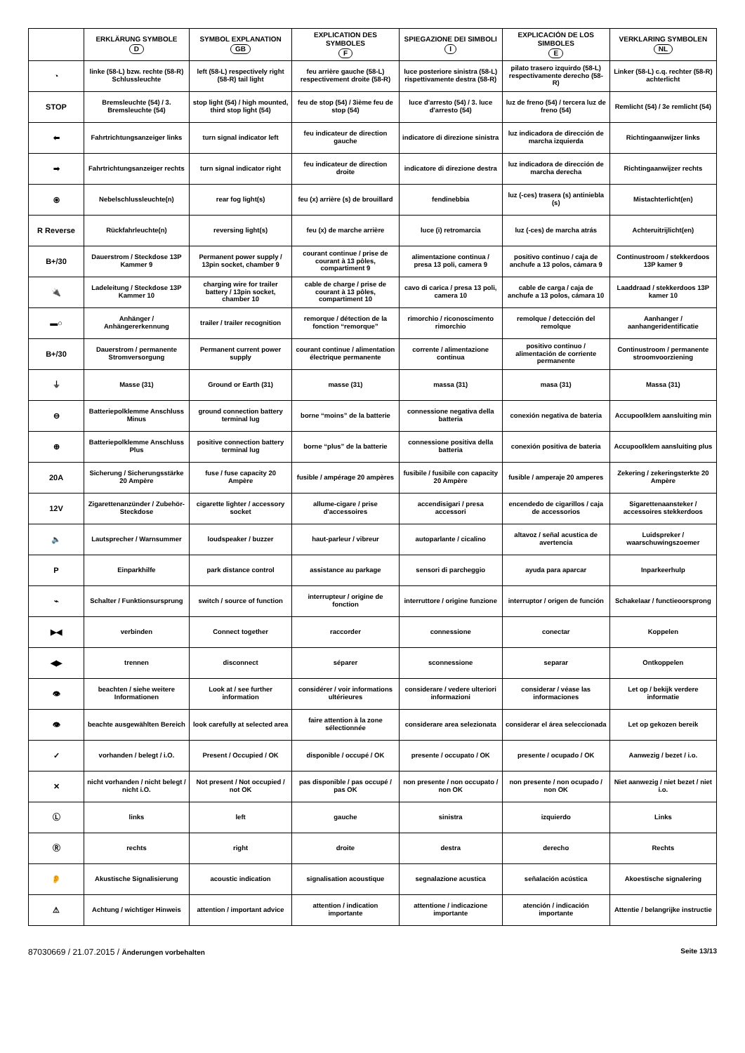| | ERKLÄRUNG SYMBOLE D | SYMBOL EXPLANATION GB | EXPLICATION DES SYMBOLES F | SPIEGAZIONE DEI SIMBOLI I | EXPLICACIÓN DE LOS SIMBOLES E | VERKLARING SYMBOLEN NL |
| --- | --- | --- | --- | --- | --- | --- |
| ◔ | linke (58-L) bzw. rechte (58-R) Schlussleuchte | left (58-L) respectively right (58-R) tail light | feu arrière gauche (58-L) respectivement droite (58-R) | luce posteriore sinistra (58-L) rispettivamente destra (58-R) | pilato trasero izquirdo (58-L) respectivamente derecho (58-R) | Linker (58-L) c.q. rechter (58-R) achterlicht |
| STOP | Bremsleuchte (54) / 3. Bremsleuchte (54) | stop light (54) / high mounted, third stop light (54) | feu de stop (54) / 3ième feu de stop (54) | luce d'arresto (54) / 3. luce d'arresto (54) | luz de freno (54) / tercera luz de freno (54) | Remlicht (54) / 3e remlicht (54) |
| ⬅ | Fahrtrichtungsanzeiger links | turn signal indicator left | feu indicateur de direction gauche | indicatore di direzione sinistra | luz indicadora de dirección de marcha izquierda | Richtingaanwijzer links |
| ➡ | Fahrtrichtungsanzeiger rechts | turn signal indicator right | feu indicateur de direction droite | indicatore di direzione destra | luz indicadora de dirección de marcha derecha | Richtingaanwijzer rechts |
| ⦿ | Nebelschlussleuchte(n) | rear fog light(s) | feu (x) arrière (s) de brouillard | fendinebbia | luz (-ces) trasera (s) antiniebla (s) | Mistachterlicht(en) |
| R Reverse | Rückfahrleuchte(n) | reversing light(s) | feu (x) de marche arrière | luce (i) retromarcia | luz (-ces) de marcha atrás | Achteruitrijlicht(en) |
| B+/30 | Dauerstrom / Steckdose 13P Kammer 9 | Permanent power supply / 13pin socket, chamber 9 | courant continue / prise de courant à 13 pôles, compartiment 9 | alimentazione continua / presa 13 poli, camera 9 | positivo continuo / caja de anchufe a 13 polos, cámara 9 | Continustroom / stekkerdoos 13P kamer 9 |
| 🔌 | Ladeleitung / Steckdose 13P Kammer 10 | charging wire for trailer battery / 13pin socket, chamber 10 | cable de charge / prise de courant à 13 pôles, compartiment 10 | cavo di carica / presa 13 poli, camera 10 | cable de carga / caja de anchufe a 13 polos, cámara 10 | Laaddraad / stekkerdoos 13P kamer 10 |
| ▬○ | Anhänger / Anhängererkennung | trailer / trailer recognition | remorque / détection de la fonction “remorque” | rimorchio / riconoscimento rimorchio | remolque / detección del remolque | Aanhanger / aanhangeridentificatie |
| B+/30 | Dauerstrom / permanente Stromversorgung | Permanent current power supply | courant continue / alimentation électrique permanente | corrente / alimentazione continua | positivo continuo / alimentación de corriente permanente | Continustroom / permanente stroomvoorziening |
| ⏚ | Masse (31) | Ground or Earth (31) | masse (31) | massa (31) | masa (31) | Massa (31) |
| ⊖ | Batteriepolklemme Anschluss Minus | ground connection battery terminal lug | borne “moins” de la batterie | connessione negativa della batteria | conexión negativa de bateria | Accupoolklem aansluiting min |
| ⊕ | Batteriepolklemme Anschluss Plus | positive connection battery terminal lug | borne “plus” de la batterie | connessione positiva della batteria | conexión positiva de bateria | Accupoolklem aansluiting plus |
| 20A | Sicherung / Sicherungsstärke 20 Ampère | fuse / fuse capacity 20 Ampère | fusible / ampérage 20 ampères | fusibile / fusibile con capacity 20 Ampère | fusible / amperaje 20 amperes | Zekering / zekeringsterkte 20 Ampère |
| 12V | Zigarettenanzünder / Zubehör-Steckdose | cigarette lighter / accessory socket | allume-cigare / prise d'accessoires | accendisigari / presa accessori | encendedo de cigarillos / caja de accessorios | Sigarettenaansteker / accessoires stekkerdoos |
| 🔈 | Lautsprecher / Warnsummer | loudspeaker / buzzer | haut-parleur / vibreur | autoparlante / cicalino | altavoz / señal acustica de avertencia | Luidspreker / waarschuwingszoemer |
| P | Einparkhilfe | park distance control | assistance au parkage | sensori di parcheggio | ayuda para aparcar | Inparkeerhulp |
| ⌁ | Schalter / Funktionsursprung | switch / source of function | interrupteur / origine de fonction | interruttore / origine funzione | interruptor / origen de función | Schakelaar / functieoorsprong |
| ▶◀ | verbinden | Connect together | raccorder | connessione | conectar | Koppelen |
| ◀▶ | trennen | disconnect | séparer | sconnessione | separar | Ontkoppelen |
| 👁 | beachten / siehe weitere Informationen | Look at / see further information | considérer / voir informations ultérieures | considerare / vedere ulteriori informazioni | considerar / véase las informaciones | Let op / bekijk verdere informatie |
| 👁 | beachte ausgewählten Bereich | look carefully at selected area | faire attention à la zone sélectionnée | considerare area selezionata | considerar el área seleccionada | Let op gekozen bereik |
| ✓ | vorhanden / belegt / i.O. | Present / Occupied / OK | disponible / occupé / OK | presente / occupato / OK | presente / ocupado / OK | Aanwezig / bezet / i.o. |
| ✕ | nicht vorhanden / nicht belegt / nicht i.O. | Not present / Not occupied / not OK | pas disponible / pas occupé / pas OK | non presente / non occupato / non OK | non presente / non ocupado / non OK | Niet aanwezig / niet bezet / niet i.o. |
| Ⓛ | links | left | gauche | sinistra | izquierdo | Links |
| Ⓡ | rechts | right | droite | destra | derecho | Rechts |
| 👂 | Akustische Signalisierung | acoustic indication | signalisation acoustique | segnalazione acustica | señalación acústica | Akoestische signalering |
| ⚠ | Achtung / wichtiger Hinweis | attention / important advice | attention / indication importante | attentione / indicazione importante | atención / indicación importante | Attentie / belangrijke instructie |
87030669 / 21.07.2015 / Änderungen vorbehalten Seite 13/13